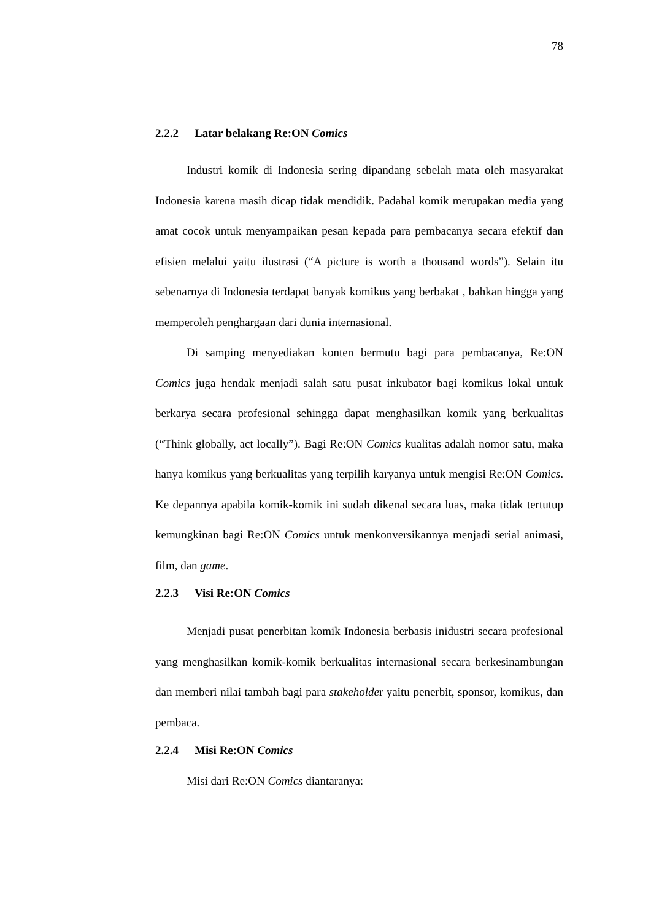78
2.2.2 Latar belakang Re:ON Comics
Industri komik di Indonesia sering dipandang sebelah mata oleh masyarakat Indonesia karena masih dicap tidak mendidik. Padahal komik merupakan media yang amat cocok untuk menyampaikan pesan kepada para pembacanya secara efektif dan efisien melalui yaitu ilustrasi (“A picture is worth a thousand words”). Selain itu sebenarnya di Indonesia terdapat banyak komikus yang berbakat , bahkan hingga yang memperoleh penghargaan dari dunia internasional.
Di samping menyediakan konten bermutu bagi para pembacanya, Re:ON Comics juga hendak menjadi salah satu pusat inkubator bagi komikus lokal untuk berkarya secara profesional sehingga dapat menghasilkan komik yang berkualitas (“Think globally, act locally”). Bagi Re:ON Comics kualitas adalah nomor satu, maka hanya komikus yang berkualitas yang terpilih karyanya untuk mengisi Re:ON Comics. Ke depannya apabila komik-komik ini sudah dikenal secara luas, maka tidak tertutup kemungkinan bagi Re:ON Comics untuk menkonversikannya menjadi serial animasi, film, dan game.
2.2.3 Visi Re:ON Comics
Menjadi pusat penerbitan komik Indonesia berbasis inidustri secara profesional yang menghasilkan komik-komik berkualitas internasional secara berkesinambungan dan memberi nilai tambah bagi para stakeholder yaitu penerbit, sponsor, komikus, dan pembaca.
2.2.4 Misi Re:ON Comics
Misi dari Re:ON Comics diantaranya: